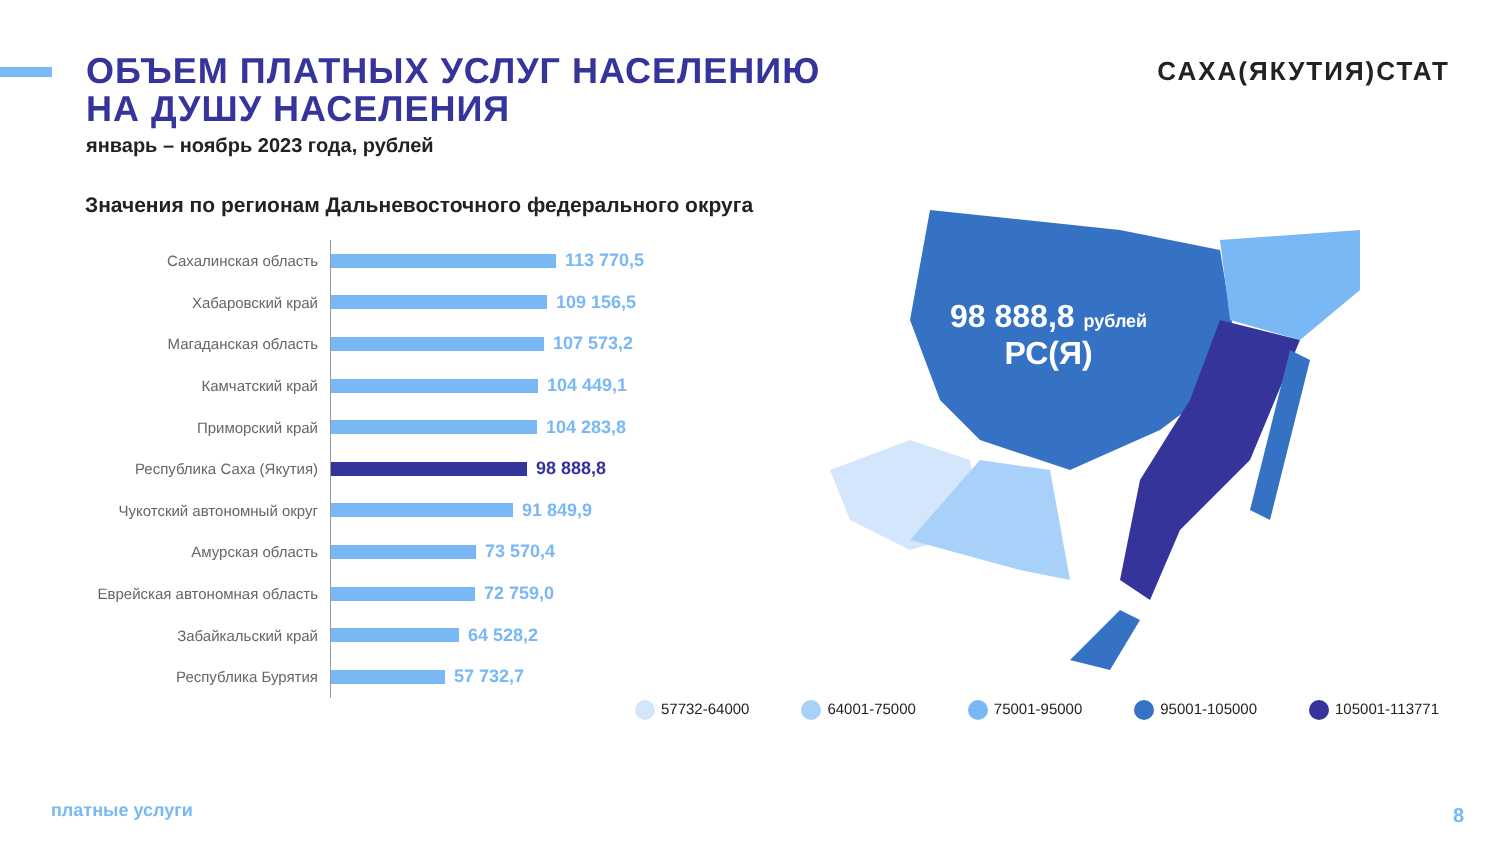ОБЪЕМ ПЛАТНЫХ УСЛУГ НАСЕЛЕНИЮ
НА ДУШУ НАСЕЛЕНИЯ
январь – ноябрь 2023 года, рублей
САХА(ЯКУТИЯ)СТАТ
Значения по регионам Дальневосточного федерального округа
Сахалинская область
113 770,5
Хабаровский край
109 156,5
Магаданская область
107 573,2
Камчатский край
104 449,1
Приморский край
104 283,8
Республика Саха (Якутия)
98 888,8
Чукотский автономный округ
91 849,9
Амурская область
73 570,4
Еврейская автономная область
72 759,0
Забайкальский край
64 528,2
Республика Бурятия
57 732,7
98 888,8 рублей
РС(Я)
57732-64000 64001-75000 75001-95000 95001-105000 105001-113771
платные услуги 8